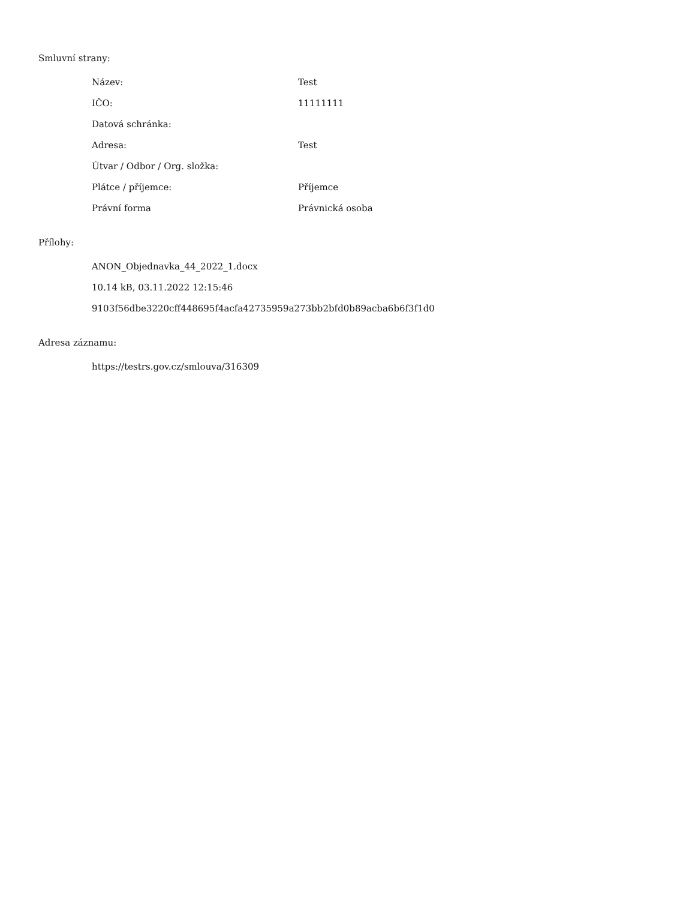Smluvní strany:
| Název: | Test |
| IČO: | 11111111 |
| Datová schránka: | |
| Adresa: | Test |
| Útvar / Odbor / Org. složka: | |
| Plátce / příjemce: | Příjemce |
| Právní forma | Právnická osoba |
Přílohy:
ANON_Objednavka_44_2022_1.docx
10.14 kB, 03.11.2022 12:15:46
9103f56dbe3220cff448695f4acfa42735959a273bb2bfd0b89acba6b6f3f1d0
Adresa záznamu:
https://testrs.gov.cz/smlouva/316309